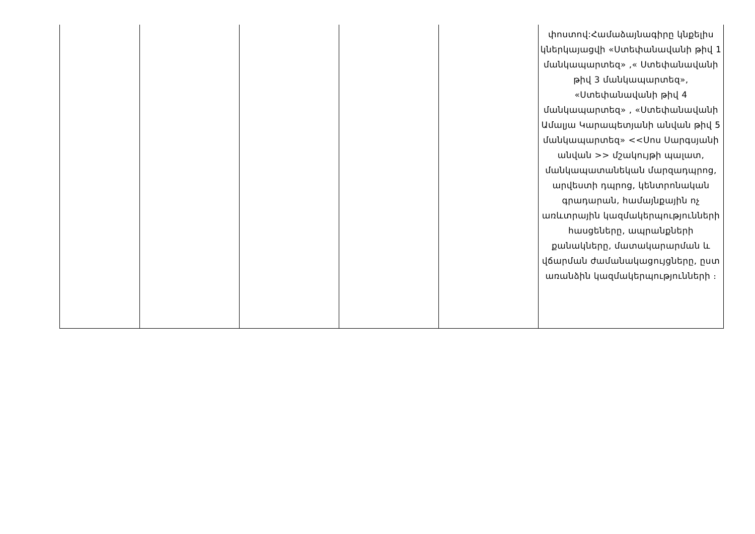| | | | | | փոստով:Համաձայնագիրը կնքելիս կներկայացվի «Ստեփանավանի թիվ 1 մանկապարտեզ» ,« Ստեփանավանի թիվ 3 մանկապարտեզ», «Ստեփանավանի թիվ 4 մանկապարտեզ» , «Ստեփանավանի Ամալյա Կարապետյանի անվան թիվ 5 մանկապարտեզ» <<Սոս Սարգսյանի անվան >> մշակույթի պալատ, մանկապատանեկան մարզադպրոց, արվեստի դպրոց, կենտրոնական գրադարան, համայնքային ոչ առևտրային կազմակերպությունների հասցեները, ապրանքների քանակները, մատակարարման և վճարման ժամանակացույցները, ըստ առանձին կազմակերպությունների ։ |